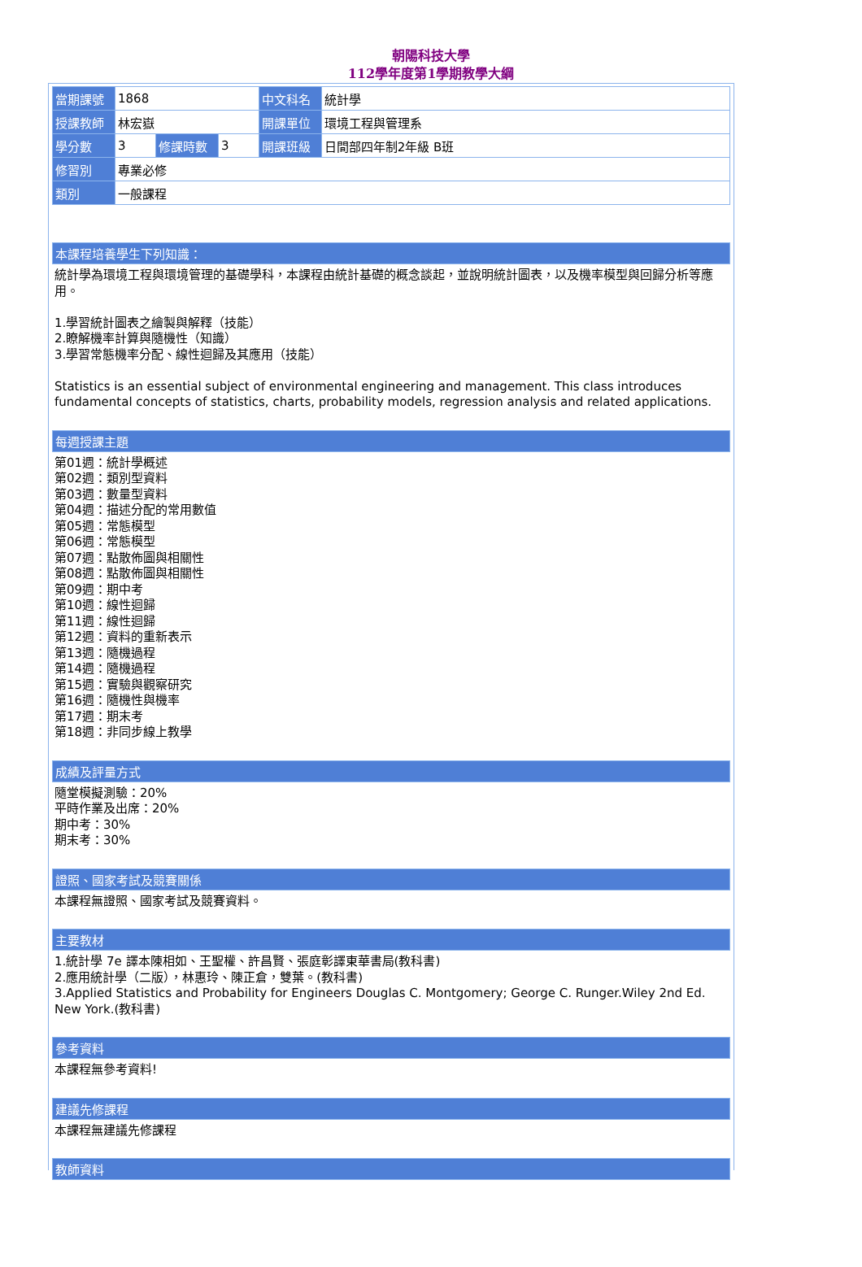朝陽科技大學
112學年度第1學期教學大綱
| 當期課號 | 1868 | | | 中文科名 | 統計學 |
| 授課教師 | 林宏嶽 | | | 開課單位 | 環境工程與管理系 |
| 學分數 | 3 | 修課時數 | 3 | 開課班級 | 日間部四年制2年級 B班 |
| 修習別 | 專業必修 | | | | |
| 類別 | 一般課程 | | | | |
本課程培養學生下列知識：
統計學為環境工程與環境管理的基礎學科，本課程由統計基礎的概念談起，並說明統計圖表，以及機率模型與回歸分析等應用。
1.學習統計圖表之繪製與解釋（技能）
2.瞭解機率計算與隨機性（知識）
3.學習常態機率分配、線性迴歸及其應用（技能）
Statistics is an essential subject of environmental engineering and management. This class introduces fundamental concepts of statistics, charts, probability models, regression analysis and related applications.
每週授課主題
第01週：統計學概述
第02週：類別型資料
第03週：數量型資料
第04週：描述分配的常用數值
第05週：常態模型
第06週：常態模型
第07週：點散佈圖與相關性
第08週：點散佈圖與相關性
第09週：期中考
第10週：線性迴歸
第11週：線性迴歸
第12週：資料的重新表示
第13週：隨機過程
第14週：隨機過程
第15週：實驗與觀察研究
第16週：隨機性與機率
第17週：期末考
第18週：非同步線上教學
成績及評量方式
隨堂模擬測驗：20%
平時作業及出席：20%
期中考：30%
期末考：30%
證照、國家考試及競賽關係
本課程無證照、國家考試及競賽資料。
主要教材
1.統計學 7e 譯本陳相如、王聖權、許昌賢、張庭彰譯東華書局(教科書)
2.應用統計學（二版），林惠玲、陳正倉，雙葉。(教科書)
3.Applied Statistics and Probability for Engineers Douglas C. Montgomery; George C. Runger.Wiley 2nd Ed. New York.(教科書)
參考資料
本課程無參考資料!
建議先修課程
本課程無建議先修課程
教師資料